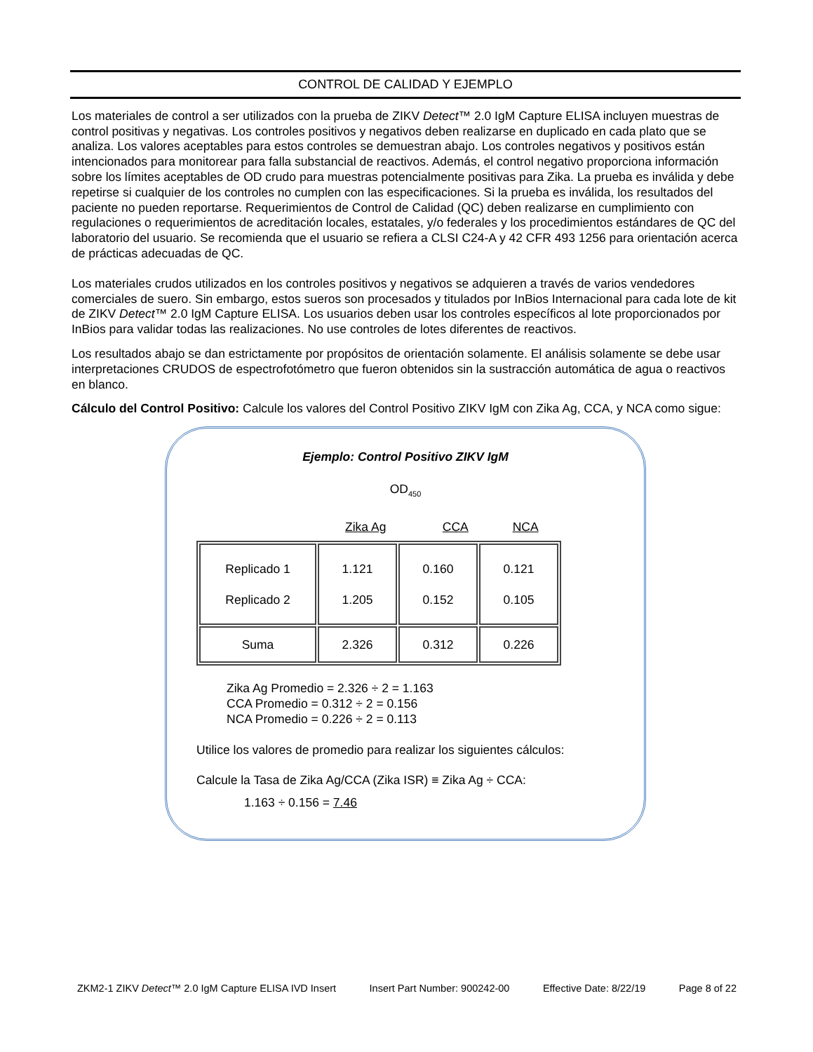CONTROL DE CALIDAD Y EJEMPLO
Los materiales de control a ser utilizados con la prueba de ZIKV Detect™ 2.0 IgM Capture ELISA incluyen muestras de control positivas y negativas. Los controles positivos y negativos deben realizarse en duplicado en cada plato que se analiza. Los valores aceptables para estos controles se demuestran abajo. Los controles negativos y positivos están intencionados para monitorear para falla substancial de reactivos. Además, el control negativo proporciona información sobre los límites aceptables de OD crudo para muestras potencialmente positivas para Zika. La prueba es inválida y debe repetirse si cualquier de los controles no cumplen con las especificaciones. Si la prueba es inválida, los resultados del paciente no pueden reportarse. Requerimientos de Control de Calidad (QC) deben realizarse en cumplimiento con regulaciones o requerimientos de acreditación locales, estatales, y/o federales y los procedimientos estándares de QC del laboratorio del usuario. Se recomienda que el usuario se refiera a CLSI C24-A y 42 CFR 493 1256 para orientación acerca de prácticas adecuadas de QC.
Los materiales crudos utilizados en los controles positivos y negativos se adquieren a través de varios vendedores comerciales de suero. Sin embargo, estos sueros son procesados y titulados por InBios Internacional para cada lote de kit de ZIKV Detect™ 2.0 IgM Capture ELISA. Los usuarios deben usar los controles específicos al lote proporcionados por InBios para validar todas las realizaciones. No use controles de lotes diferentes de reactivos.
Los resultados abajo se dan estrictamente por propósitos de orientación solamente. El análisis solamente se debe usar interpretaciones CRUDOS de espectrofotómetro que fueron obtenidos sin la sustracción automática de agua o reactivos en blanco.
Cálculo del Control Positivo: Calcule los valores del Control Positivo ZIKV IgM con Zika Ag, CCA, y NCA como sigue:
Ejemplo: Control Positivo ZIKV IgM
OD<sub>450</sub>
| | Zika Ag | CCA | NCA |
| Replicado 1 Replicado 2 | 1.121 1.205 | 0.160 0.152 | 0.121 0.105 |
| Suma | 2.326 | 0.312 | 0.226 |
Zika Ag Promedio = 2.326 ÷ 2 = 1.163
CCA Promedio = 0.312 ÷ 2 = 0.156
NCA Promedio = 0.226 ÷ 2 = 0.113
Utilice los valores de promedio para realizar los siguientes cálculos:
Calcule la Tasa de Zika Ag/CCA (Zika ISR) ≡ Zika Ag ÷ CCA:
1.163 ÷ 0.156 = 7.46
ZKM2-1 ZIKV Detect™ 2.0 IgM Capture ELISA IVD Insert Insert Part Number: 900242-00 Effective Date: 8/22/19 Page 8 of 22